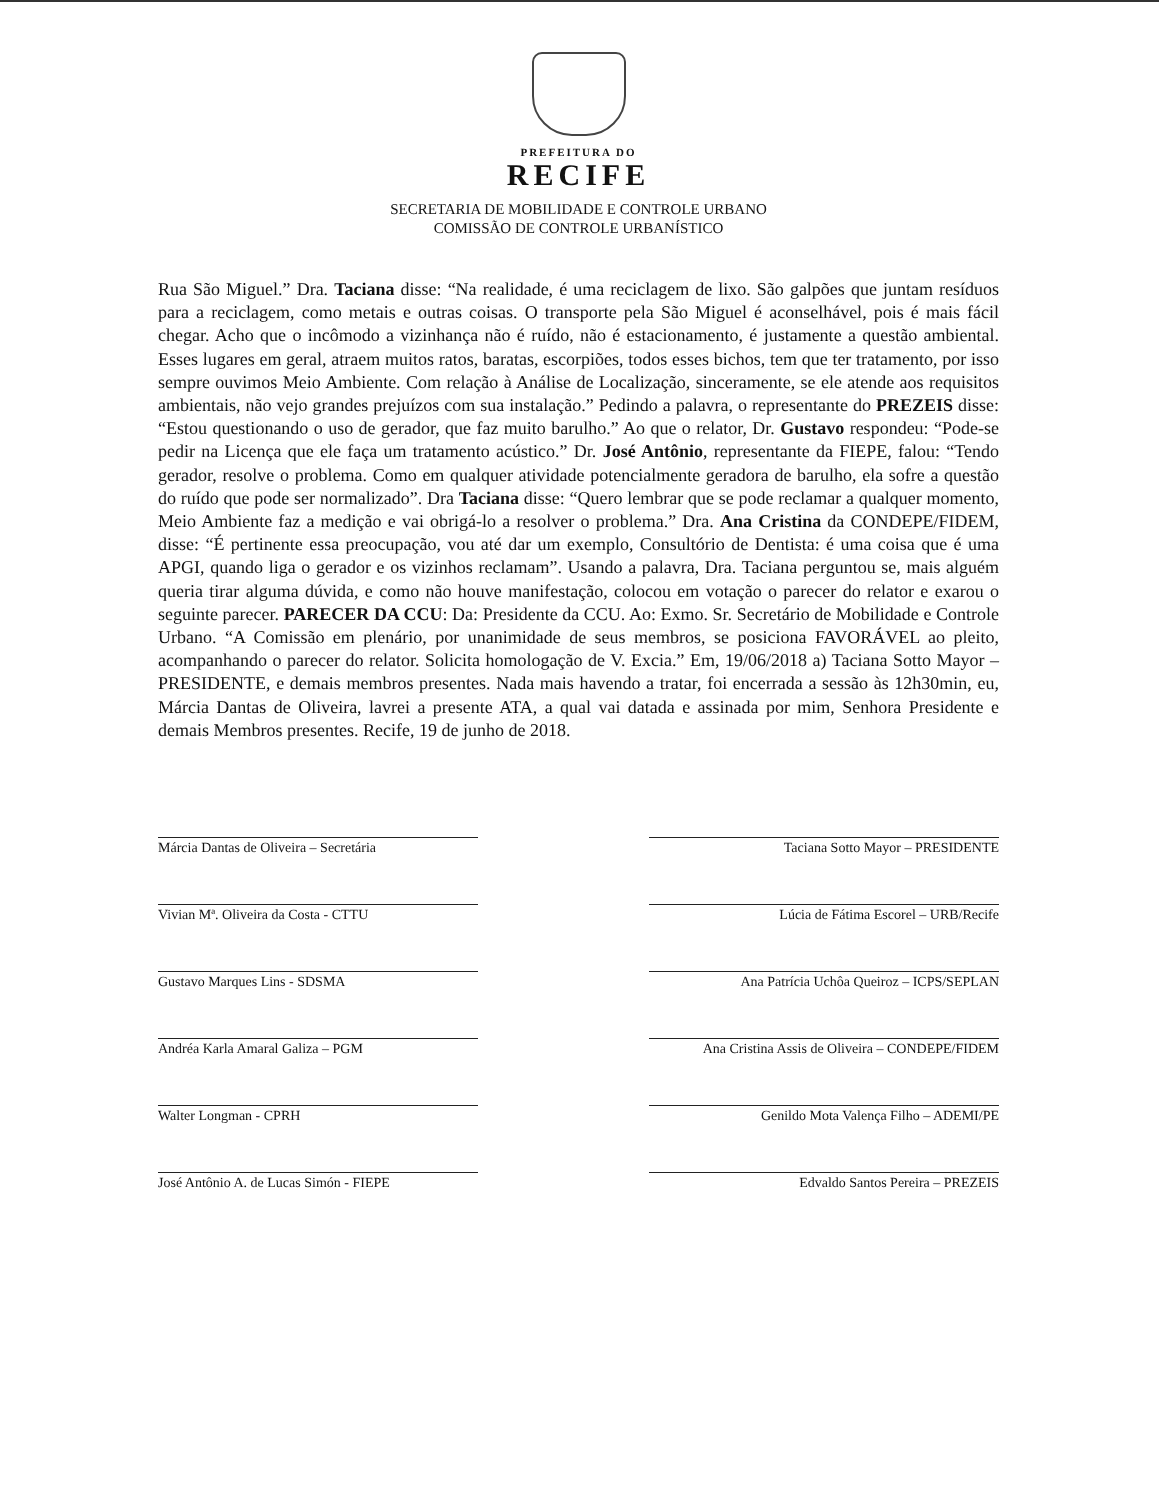PREFEITURA DO
RECIFE
SECRETARIA DE MOBILIDADE E CONTROLE URBANO
COMISSÃO DE CONTROLE URBANÍSTICO
Rua São Miguel.” Dra. Taciana disse: “Na realidade, é uma reciclagem de lixo. São galpões que juntam resíduos para a reciclagem, como metais e outras coisas. O transporte pela São Miguel é aconselhável, pois é mais fácil chegar. Acho que o incômodo a vizinhança não é ruído, não é estacionamento, é justamente a questão ambiental. Esses lugares em geral, atraem muitos ratos, baratas, escorpiões, todos esses bichos, tem que ter tratamento, por isso sempre ouvimos Meio Ambiente. Com relação à Análise de Localização, sinceramente, se ele atende aos requisitos ambientais, não vejo grandes prejuízos com sua instalação.” Pedindo a palavra, o representante do PREZEIS disse: “Estou questionando o uso de gerador, que faz muito barulho.” Ao que o relator, Dr. Gustavo respondeu: “Pode-se pedir na Licença que ele faça um tratamento acústico.” Dr. José Antônio, representante da FIEPE, falou: “Tendo gerador, resolve o problema. Como em qualquer atividade potencialmente geradora de barulho, ela sofre a questão do ruído que pode ser normalizado”. Dra Taciana disse: “Quero lembrar que se pode reclamar a qualquer momento, Meio Ambiente faz a medição e vai obrigá-lo a resolver o problema.” Dra. Ana Cristina da CONDEPE/FIDEM, disse: “É pertinente essa preocupação, vou até dar um exemplo, Consultório de Dentista: é uma coisa que é uma APGI, quando liga o gerador e os vizinhos reclamam”. Usando a palavra, Dra. Taciana perguntou se, mais alguém queria tirar alguma dúvida, e como não houve manifestação, colocou em votação o parecer do relator e exarou o seguinte parecer. PARECER DA CCU: Da: Presidente da CCU. Ao: Exmo. Sr. Secretário de Mobilidade e Controle Urbano. “A Comissão em plenário, por unanimidade de seus membros, se posiciona FAVORÁVEL ao pleito, acompanhando o parecer do relator. Solicita homologação de V. Excia.” Em, 19/06/2018 a) Taciana Sotto Mayor – PRESIDENTE, e demais membros presentes. Nada mais havendo a tratar, foi encerrada a sessão às 12h30min, eu, Márcia Dantas de Oliveira, lavrei a presente ATA, a qual vai datada e assinada por mim, Senhora Presidente e demais Membros presentes. Recife, 19 de junho de 2018.
Márcia Dantas de Oliveira – Secretária
Vivian Mª. Oliveira da Costa - CTTU
Gustavo Marques Lins - SDSMA
Andréa Karla Amaral Galiza – PGM
Walter Longman - CPRH
José Antônio A. de Lucas Simón - FIEPE
Taciana Sotto Mayor – PRESIDENTE
Lúcia de Fátima Escorel – URB/Recife
Ana Patrícia Uchôa Queiroz – ICPS/SEPLAN
Ana Cristina Assis de Oliveira – CONDEPE/FIDEM
Genildo Mota Valença Filho – ADEMI/PE
Edvaldo Santos Pereira – PREZEIS